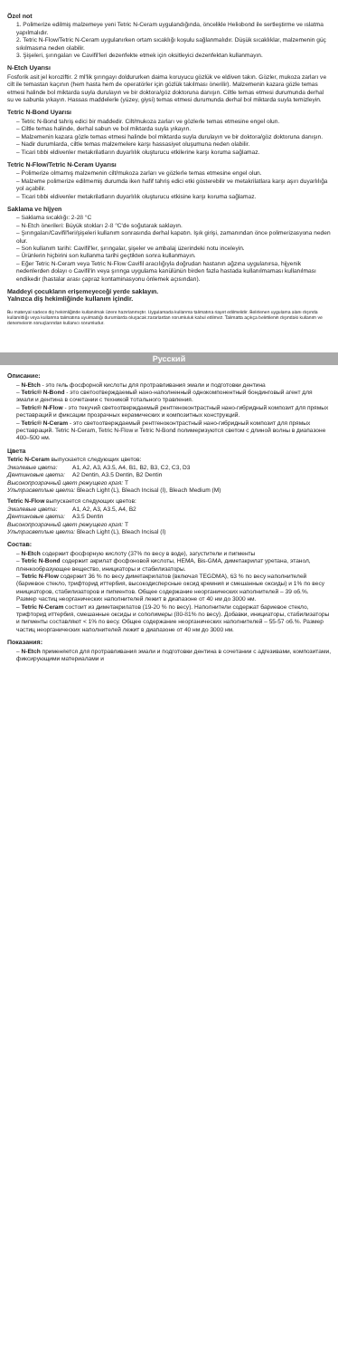Özel not
1. Polimerize edilmiş malzemeye yeni Tetric N-Ceram uygulandığında, öncelikle Heliobond ile sertleştirme ve ıslatma yapılmalıdır.
2. Tetric N-Flow/Tetric N-Ceram uygulanırken ortam sıcaklığı koşulu sağlanmalıdır. Düşük sıcaklıklar, malzemenin güç sıkılmasına neden olabilir.
3. Şişeleri, şırıngaları ve Cavifil'leri dezenfekte etmek için oksitleyici dezenfektan kullanmayın.
N-Etch Uyarısı
Fosforik asit jel koroziftir. 2 ml'lik şırıngayı doldururken daima koruyucu gözlük ve eldiven takın. Gözler, mukoza zarları ve cilt ile temastan kaçının (hem hasta hem de operatörler için gözlük takılması önerilir). Malzemenin kazara gözle temas etmesi halinde bol miktarda suyla durulayın ve bir doktora/göz doktoruna danışın. Ciltle temas etmesi durumunda derhal su ve sabunla yıkayın. Hassas maddelerle (yüzey, giysi) temas etmesi durumunda derhal bol miktarda suyla temizleyin.
Tetric N-Bond Uyarısı
– Tetric N-Bond tahriş edici bir maddedir. Cilt/mukoza zarları ve gözlerle temas etmesine engel olun.
– Ciltle temas halinde, derhal sabun ve bol miktarda suyla yıkayın.
– Malzemenin kazara gözle temas etmesi halinde bol miktarda suyla durulayın ve bir doktora/göz doktoruna danışın.
– Nadir durumlarda, ciltle temas malzemelere karşı hassasiyet oluşumuna neden olabilir.
– Ticari tıbbi eldivenler metakrilatların duyarlılık oluşturucu etkilerine karşı koruma sağlamaz.
Tetric N-Flow/Tetric N-Ceram Uyarısı
– Polimerize olmamış malzemenin cilt/mukoza zarları ve gözlerle temas etmesine engel olun.
– Malzeme polimerize edilmemiş durumda iken hafif tahriş edici etki gösterebilir ve metakrilatlara karşı aşırı duyarlılığa yol açabilir.
– Ticari tıbbi eldivenler metakrilatların duyarlılık oluşturucu etkisine karşı koruma sağlamaz.
Saklama ve hijyen
– Saklama sıcaklığı: 2-28 °C
– N-Etch önerileri: Büyük stokları 2-8 °C'de soğutarak saklayın.
– Şırıngaları/Cavifil'leri/şişeleri kullanım sonrasında derhal kapatın. Işık girişi, zamanından önce polimerizasyona neden olur.
– Son kullanım tarihi: Cavifil'ler, şırıngalar, şişeler ve ambalaj üzerindeki notu inceleyin.
– Ürünlerin hiçbirini son kullanma tarihi geçtikten sonra kullanmayın.
– Eğer Tetric N-Ceram veya Tetric N-Flow Cavifil aracılığıyla doğrudan hastanın ağzına uygulanırsa, hijyenik nedenlerden dolayı o Cavifil'in veya şırınga uygulama kanülünün birden fazla hastada kullanılmaması kullanılması endikedir (hastalar arası çapraz kontaminasyonu önlemek açısından).
Maddeyi çocukların erişemeyeceği yerde saklayın.
Yalnızca diş hekimliğinde kullanım içindir.
Bu materyal sadece diş hekimliğinde kullanılmak üzere hazırlanmıştır. Uygulamada kullanma talimatına riayet edilmelidir. Belirlenen uygulama alanı dışında kullanıldığı veya kullanma talimatına uyulmadığı durumlarda oluşacak zararlardan sorumluluk kabul edilmez. Talimatta açıkça belirtilenin dışındaki kullanım ve denemelerin sonuçlarından kullanıcı sorumludur.
Русский
Описание:
– N-Etch - это гель фосфорной кислоты для протравливания эмали и подготовки дентина
– Tetric® N-Bond - это светоотверждаемый нано-наполненный однокомпонентный бондинговый агент для эмали и дентина в сочетании с техникой тотального травления.
– Tetric® N-Flow - это текучий светоотверждаемый рентгеноконтрастный нано-гибридный композит для прямых реставраций и фиксации прозрачных керамических и композитных конструкций.
– Tetric® N-Ceram - это светоотверждаемый рентгеноконтрастный нано-гибридный композит для прямых реставраций. Tetric N-Ceram, Tetric N-Flow и Tetric N-Bond полимеризуются светом с длиной волны в диапазоне 400–500 нм.
Цвета
Tetric N-Ceram выпускается следующих цветов:
Эмалевые цвета: A1, A2, A3, A3.5, A4, B1, B2, B3, C2, C3, D3
Дентиновые цвета: A2 Dentin, A3.5 Dentin, B2 Dentin
Высокопрозрачный цвет режущего края: T
Ультрасветлые цвета: Bleach Light (L), Bleach Incisal (I), Bleach Medium (M)
Tetric N-Flow выпускается следующих цветов:
Эмалевые цвета: A1, A2, A3, A3.5, A4, B2
Дентиновые цвета: A3.5 Dentin
Высокопрозрачный цвет режущего края: T
Ультрасветлые цвета: Bleach Light (L), Bleach Incisal (I)
Состав:
– N-Etch содержит фосфорную кислоту (37% по весу в воде), загустители и пигменты
– Tetric N-Bond содержит акрилат фосфоновой кислоты, HEMA, Bis-GMA, диметакрилат уретана, этанол, пленкообразующее вещество, инициаторы и стабилизаторы.
– Tetric N-Flow содержит 36 % по весу диметакрилатов (включая TEGDMA), 63 % по весу наполнителей (бариевое стекло, трифторид иттербия, высокодисперсные оксид кремния и смешанные оксиды) и 1% по весу инициаторов, стабилизаторов и пигментов. Общее содержание неорганических наполнителей – 39 об.%. Размер частиц неорганических наполнителей лежит в диапазоне от 40 нм до 3000 нм.
– Tetric N-Ceram состоит из диметакрилатов (19-20 % по весу). Наполнители содержат бариевое стекло, трифторид иттербия, смешанные оксиды и сополимеры (80-81% по весу). Добавки, инициаторы, стабилизаторы и пигменты составляют < 1% по весу. Общее содержание неорганических наполнителей – 55-57 об.%. Размер частиц неорганических наполнителей лежит в диапазоне от 40 нм до 3000 нм.
Показания:
– N-Etch применяется для протравливания эмали и подготовки дентина в сочетании с адгезивами, композитами, фиксирующими материалами и